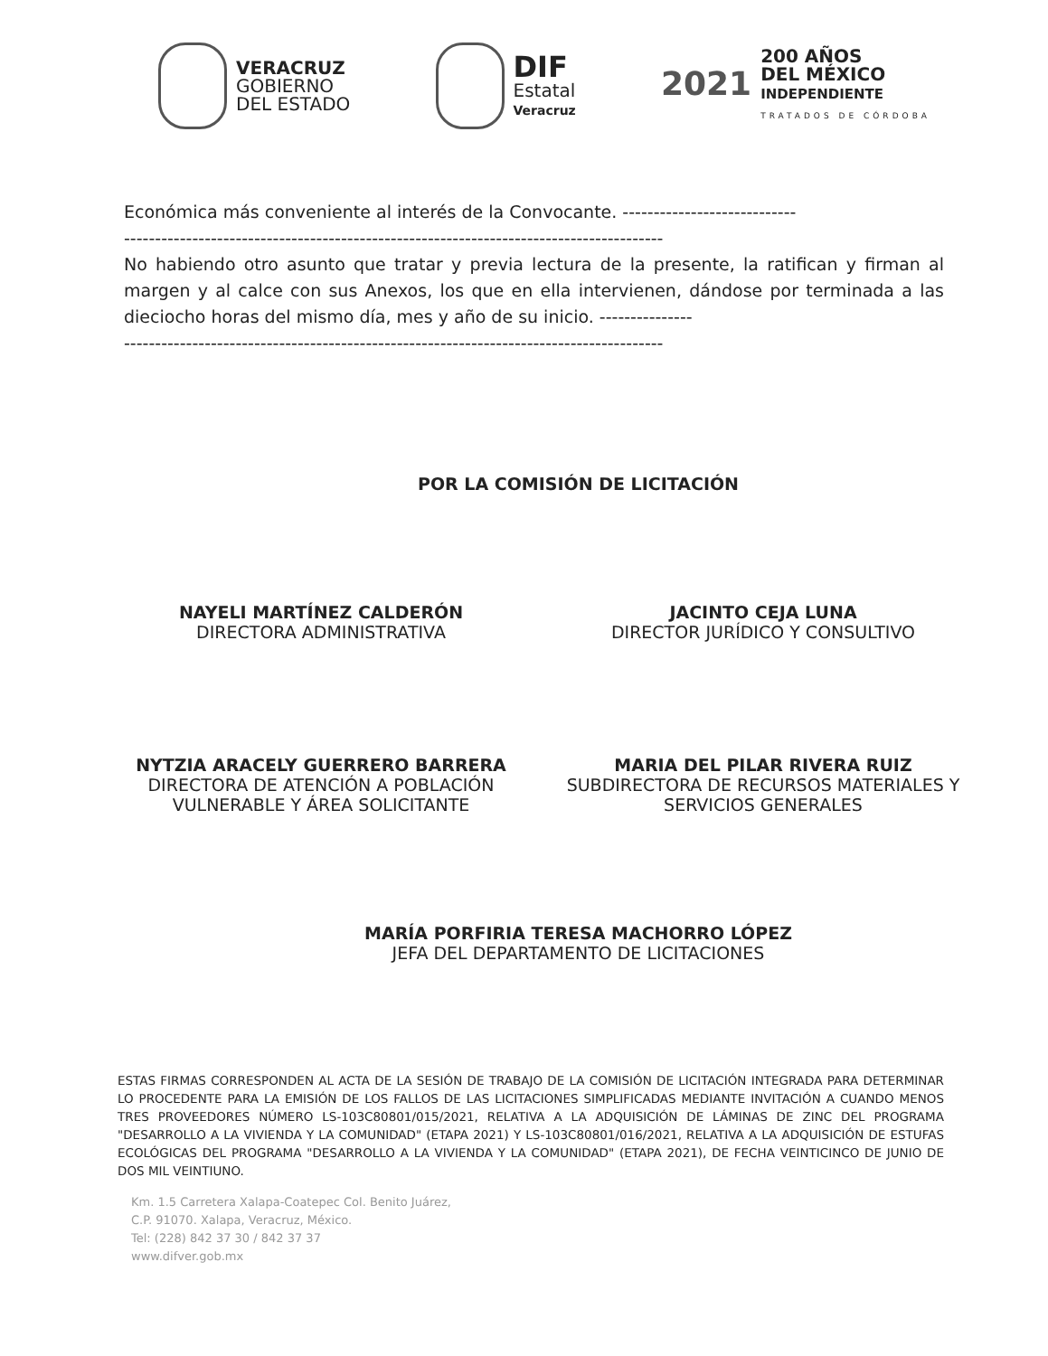VERACRUZ
GOBIERNO
DEL ESTADO
DIF
Estatal
Veracruz
2021
200 AÑOS
DEL MÉXICO
INDEPENDIENTE
TRATADOS DE CÓRDOBA
Económica más conveniente al interés de la Convocante. ----------------------------
---------------------------------------------------------------------------------------
No habiendo otro asunto que tratar y previa lectura de la presente, la ratifican y firman al margen y al calce con sus Anexos, los que en ella intervienen, dándose por terminada a las dieciocho horas del mismo día, mes y año de su inicio. ---------------
---------------------------------------------------------------------------------------
POR LA COMISIÓN DE LICITACIÓN
NAYELI MARTÍNEZ CALDERÓN
DIRECTORA ADMINISTRATIVA
JACINTO CEJA LUNA
DIRECTOR JURÍDICO Y CONSULTIVO
NYTZIA ARACELY GUERRERO BARRERA
DIRECTORA DE ATENCIÓN A POBLACIÓN VULNERABLE Y ÁREA SOLICITANTE
MARIA DEL PILAR RIVERA RUIZ
SUBDIRECTORA DE RECURSOS MATERIALES Y SERVICIOS GENERALES
MARÍA PORFIRIA TERESA MACHORRO LÓPEZ
JEFA DEL DEPARTAMENTO DE LICITACIONES
ESTAS FIRMAS CORRESPONDEN AL ACTA DE LA SESIÓN DE TRABAJO DE LA COMISIÓN DE LICITACIÓN INTEGRADA PARA DETERMINAR LO PROCEDENTE PARA LA EMISIÓN DE LOS FALLOS DE LAS LICITACIONES SIMPLIFICADAS MEDIANTE INVITACIÓN A CUANDO MENOS TRES PROVEEDORES NÚMERO LS-103C80801/015/2021, RELATIVA A LA ADQUISICIÓN DE LÁMINAS DE ZINC DEL PROGRAMA "DESARROLLO A LA VIVIENDA Y LA COMUNIDAD" (ETAPA 2021) Y LS-103C80801/016/2021, RELATIVA A LA ADQUISICIÓN DE ESTUFAS ECOLÓGICAS DEL PROGRAMA "DESARROLLO A LA VIVIENDA Y LA COMUNIDAD" (ETAPA 2021), DE FECHA VEINTICINCO DE JUNIO DE DOS MIL VEINTIUNO.
Km. 1.5 Carretera Xalapa-Coatepec Col. Benito Juárez,
C.P. 91070. Xalapa, Veracruz, México.
Tel: (228) 842 37 30 / 842 37 37
www.difver.gob.mx